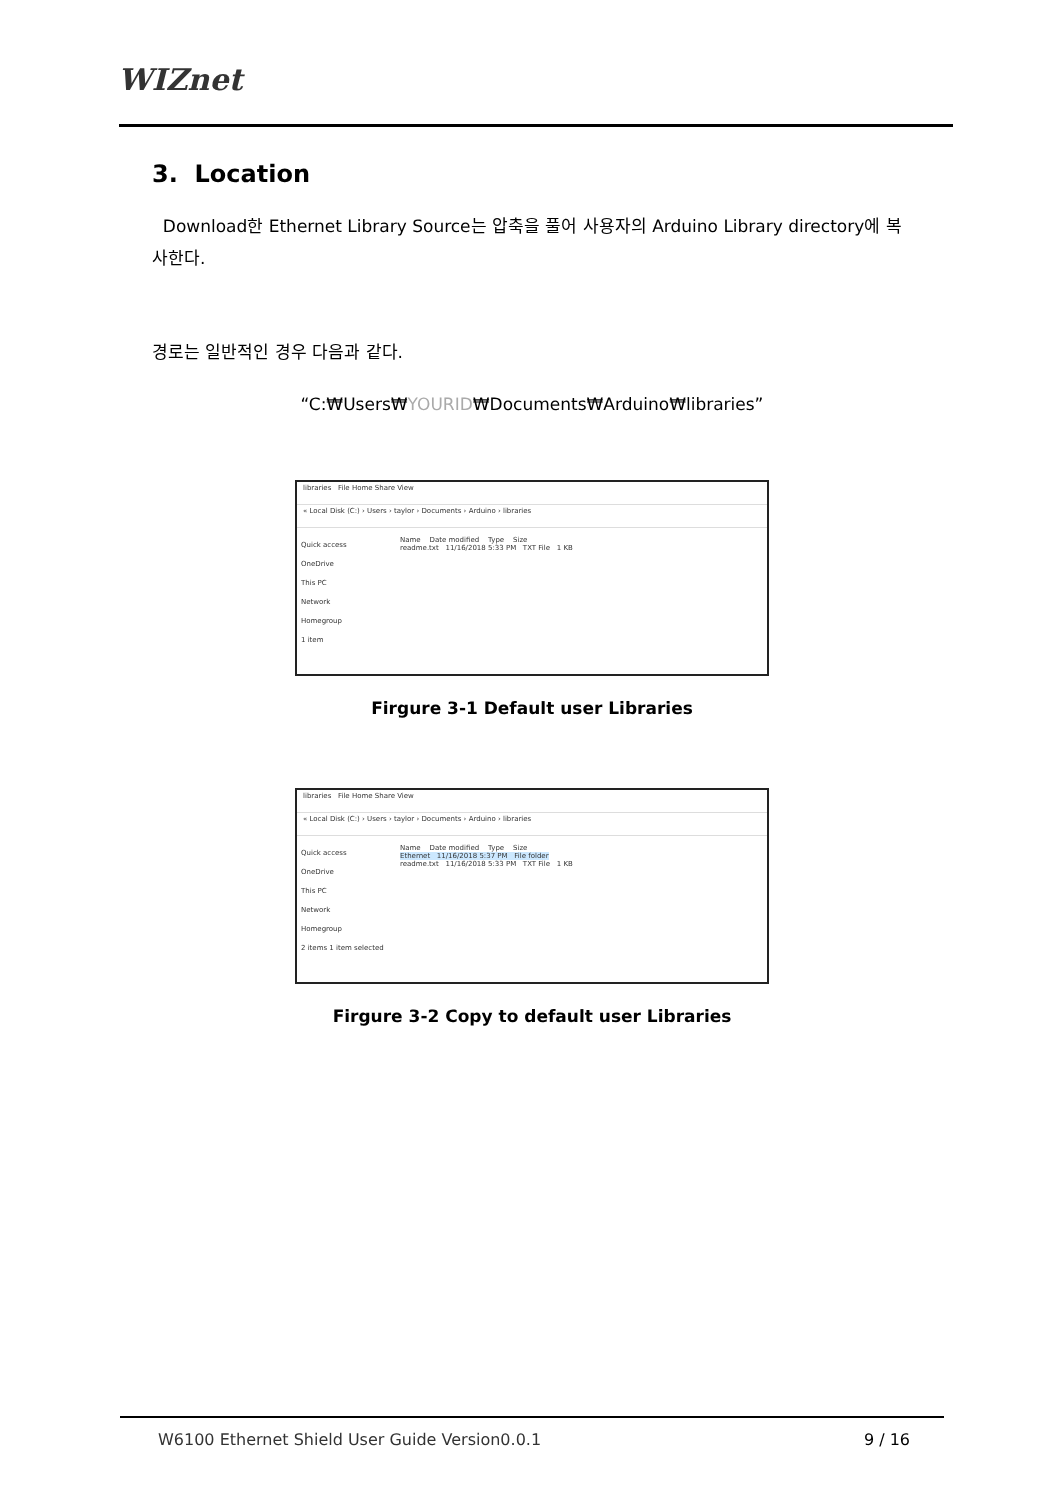WIZnet
3. Location
Download한 Ethernet Library Source는 압축을 풀어 사용자의 Arduino Library directory에 복사한다.
경로는 일반적인 경우 다음과 같다.
“C:₩Users₩YOURID₩Documents₩Arduino₩libraries”
libraries File Home Share View
« Local Disk (C:) › Users › taylor › Documents › Arduino › libraries
Quick access
OneDrive
This PC
Network
Homegroup
1 item
Name Date modified Type Size
readme.txt 11/16/2018 5:33 PM TXT File 1 KB
Firgure 3-1 Default user Libraries
libraries File Home Share View
« Local Disk (C:) › Users › taylor › Documents › Arduino › libraries
Quick access
OneDrive
This PC
Network
Homegroup
2 items 1 item selected
Name Date modified Type Size
Ethernet 11/16/2018 5:37 PM File folder
readme.txt 11/16/2018 5:33 PM TXT File 1 KB
Firgure 3-2 Copy to default user Libraries
W6100 Ethernet Shield User Guide Version0.0.1
9 / 16